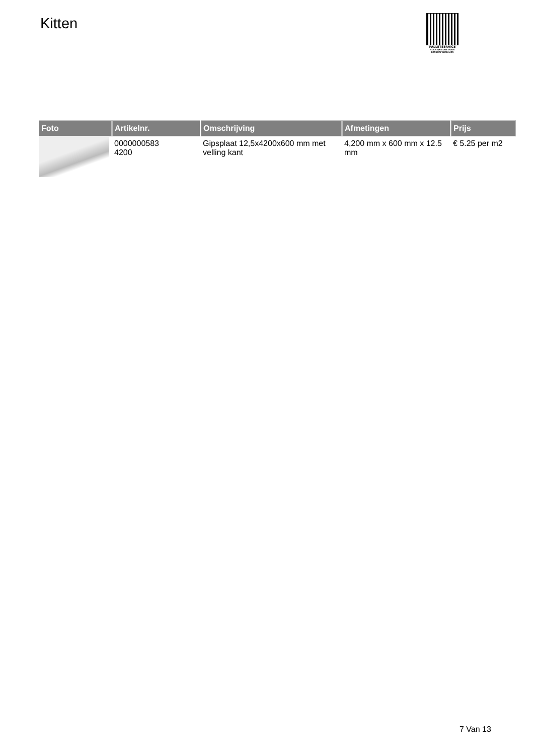Kitten
PALLETSERVICE
SCAN QR-CODE VOOR
RETOURFORMULIER
| Foto | Artikelnr. | Omschrijving | Afmetingen | Prijs |
| --- | --- | --- | --- | --- |
| | 0000000583 4200 | Gipsplaat 12,5x4200x600 mm met velling kant | 4,200 mm x 600 mm x 12.5 mm | € 5.25 per m2 |
7 Van 13